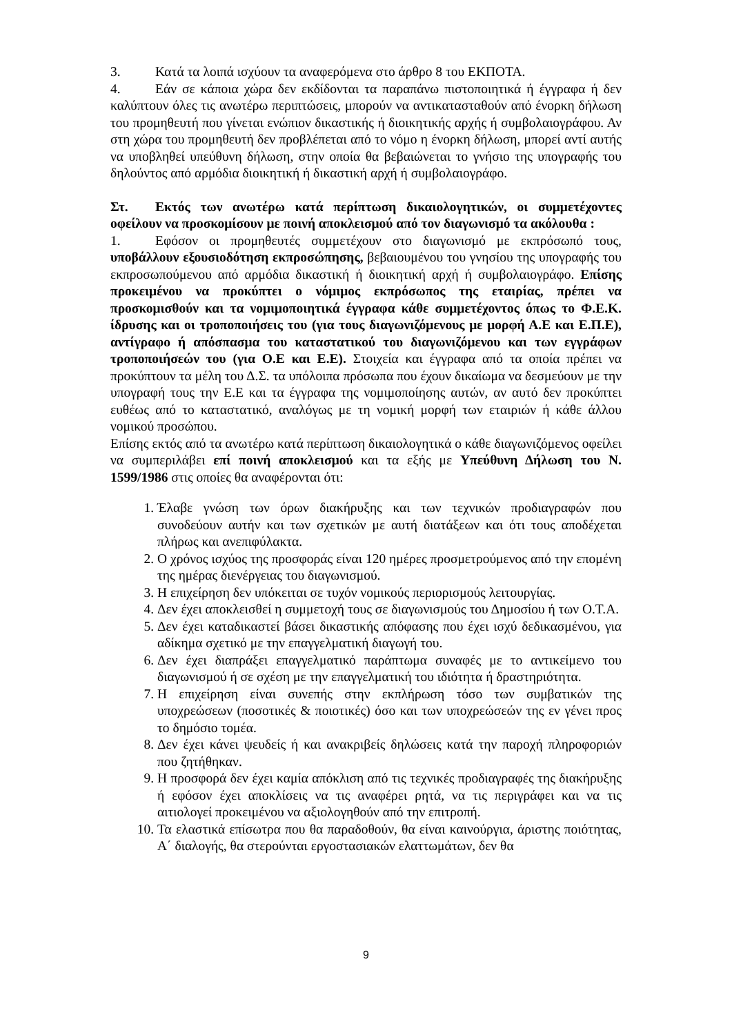3. Κατά τα λοιπά ισχύουν τα αναφερόμενα στο άρθρο 8 του ΕΚΠΟΤΑ.
4. Εάν σε κάποια χώρα δεν εκδίδονται τα παραπάνω πιστοποιητικά ή έγγραφα ή δεν καλύπτουν όλες τις ανωτέρω περιπτώσεις, μπορούν να αντικατασταθούν από ένορκη δήλωση του προμηθευτή που γίνεται ενώπιον δικαστικής ή διοικητικής αρχής ή συμβολαιογράφου. Αν στη χώρα του προμηθευτή δεν προβλέπεται από το νόμο η ένορκη δήλωση, μπορεί αντί αυτής να υποβληθεί υπεύθυνη δήλωση, στην οποία θα βεβαιώνεται το γνήσιο της υπογραφής του δηλούντος από αρμόδια διοικητική ή δικαστική αρχή ή συμβολαιογράφο.
Στ. Εκτός των ανωτέρω κατά περίπτωση δικαιολογητικών, οι συμμετέχοντες οφείλουν να προσκομίσουν με ποινή αποκλεισμού από τον διαγωνισμό τα ακόλουθα :
1. Εφόσον οι προμηθευτές συμμετέχουν στο διαγωνισμό με εκπρόσωπό τους, υποβάλλουν εξουσιοδότηση εκπροσώπησης, βεβαιουμένου του γνησίου της υπογραφής του εκπροσωπούμενου από αρμόδια δικαστική ή διοικητική αρχή ή συμβολαιογράφο. Επίσης προκειμένου να προκύπτει ο νόμιμος εκπρόσωπος της εταιρίας, πρέπει να προσκομισθούν και τα νομιμοποιητικά έγγραφα κάθε συμμετέχοντος όπως το Φ.Ε.Κ. ίδρυσης και οι τροποποιήσεις του (για τους διαγωνιζόμενους με μορφή Α.Ε και Ε.Π.Ε), αντίγραφο ή απόσπασμα του καταστατικού του διαγωνιζόμενου και των εγγράφων τροποποιήσεών του (για Ο.Ε και Ε.Ε). Στοιχεία και έγγραφα από τα οποία πρέπει να προκύπτουν τα μέλη του Δ.Σ. τα υπόλοιπα πρόσωπα που έχουν δικαίωμα να δεσμεύουν με την υπογραφή τους την Ε.Ε και τα έγγραφα της νομιμοποίησης αυτών, αν αυτό δεν προκύπτει ευθέως από το καταστατικό, αναλόγως με τη νομική μορφή των εταιριών ή κάθε άλλου νομικού προσώπου.
Επίσης εκτός από τα ανωτέρω κατά περίπτωση δικαιολογητικά ο κάθε διαγωνιζόμενος οφείλει να συμπεριλάβει επί ποινή αποκλεισμού και τα εξής με Υπεύθυνη Δήλωση του Ν. 1599/1986 στις οποίες θα αναφέρονται ότι:
1. Έλαβε γνώση των όρων διακήρυξης και των τεχνικών προδιαγραφών που συνοδεύουν αυτήν και των σχετικών με αυτή διατάξεων και ότι τους αποδέχεται πλήρως και ανεπιφύλακτα.
2. Ο χρόνος ισχύος της προσφοράς είναι 120 ημέρες προσμετρούμενος από την επομένη της ημέρας διενέργειας του διαγωνισμού.
3. Η επιχείρηση δεν υπόκειται σε τυχόν νομικούς περιορισμούς λειτουργίας.
4. Δεν έχει αποκλεισθεί η συμμετοχή τους σε διαγωνισμούς του Δημοσίου ή των Ο.Τ.Α.
5. Δεν έχει καταδικαστεί βάσει δικαστικής απόφασης που έχει ισχύ δεδικασμένου, για αδίκημα σχετικό με την επαγγελματική διαγωγή του.
6. Δεν έχει διαπράξει επαγγελματικό παράπτωμα συναφές με το αντικείμενο του διαγωνισμού ή σε σχέση με την επαγγελματική του ιδιότητα ή δραστηριότητα.
7. Η επιχείρηση είναι συνεπής στην εκπλήρωση τόσο των συμβατικών της υποχρεώσεων (ποσοτικές & ποιοτικές) όσο και των υποχρεώσεών της εν γένει προς το δημόσιο τομέα.
8. Δεν έχει κάνει ψευδείς ή και ανακριβείς δηλώσεις κατά την παροχή πληροφοριών που ζητήθηκαν.
9. Η προσφορά δεν έχει καμία απόκλιση από τις τεχνικές προδιαγραφές της διακήρυξης ή εφόσον έχει αποκλίσεις να τις αναφέρει ρητά, να τις περιγράφει και να τις αιτιολογεί προκειμένου να αξιολογηθούν από την επιτροπή.
10. Τα ελαστικά επίσωτρα που θα παραδοθούν, θα είναι καινούργια, άριστης ποιότητας, Α΄ διαλογής, θα στερούνται εργοστασιακών ελαττωμάτων, δεν θα
9